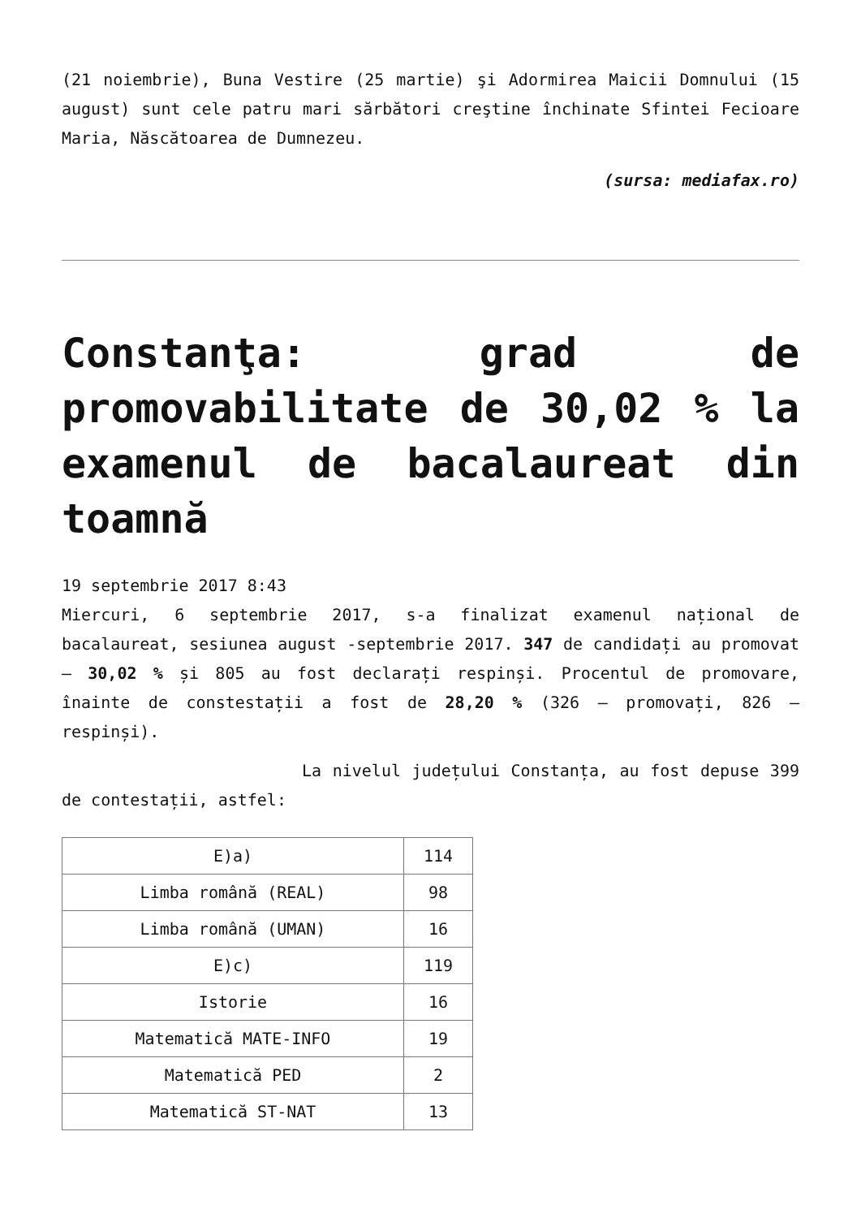(21 noiembrie), Buna Vestire (25 martie) şi Adormirea Maicii Domnului (15 august) sunt cele patru mari sărbători creştine închinate Sfintei Fecioare Maria, Născătoarea de Dumnezeu.
(sursa: mediafax.ro)
Constanţa: grad de promovabilitate de 30,02 % la examenul de bacalaureat din toamnă
19 septembrie 2017 8:43
Miercuri, 6 septembrie 2017, s-a finalizat examenul național de bacalaureat, sesiunea august -septembrie 2017. 347 de candidați au promovat – 30,02 % și 805 au fost declarați respinși. Procentul de promovare, înainte de constestații a fost de 28,20 % (326 – promovați, 826 – respinși).
La nivelul județului Constanța, au fost depuse 399 de contestații, astfel:
| E)a) | 114 |
| Limba română (REAL) | 98 |
| Limba română (UMAN) | 16 |
| E)c) | 119 |
| Istorie | 16 |
| Matematică MATE-INFO | 19 |
| Matematică PED | 2 |
| Matematică ST-NAT | 13 |